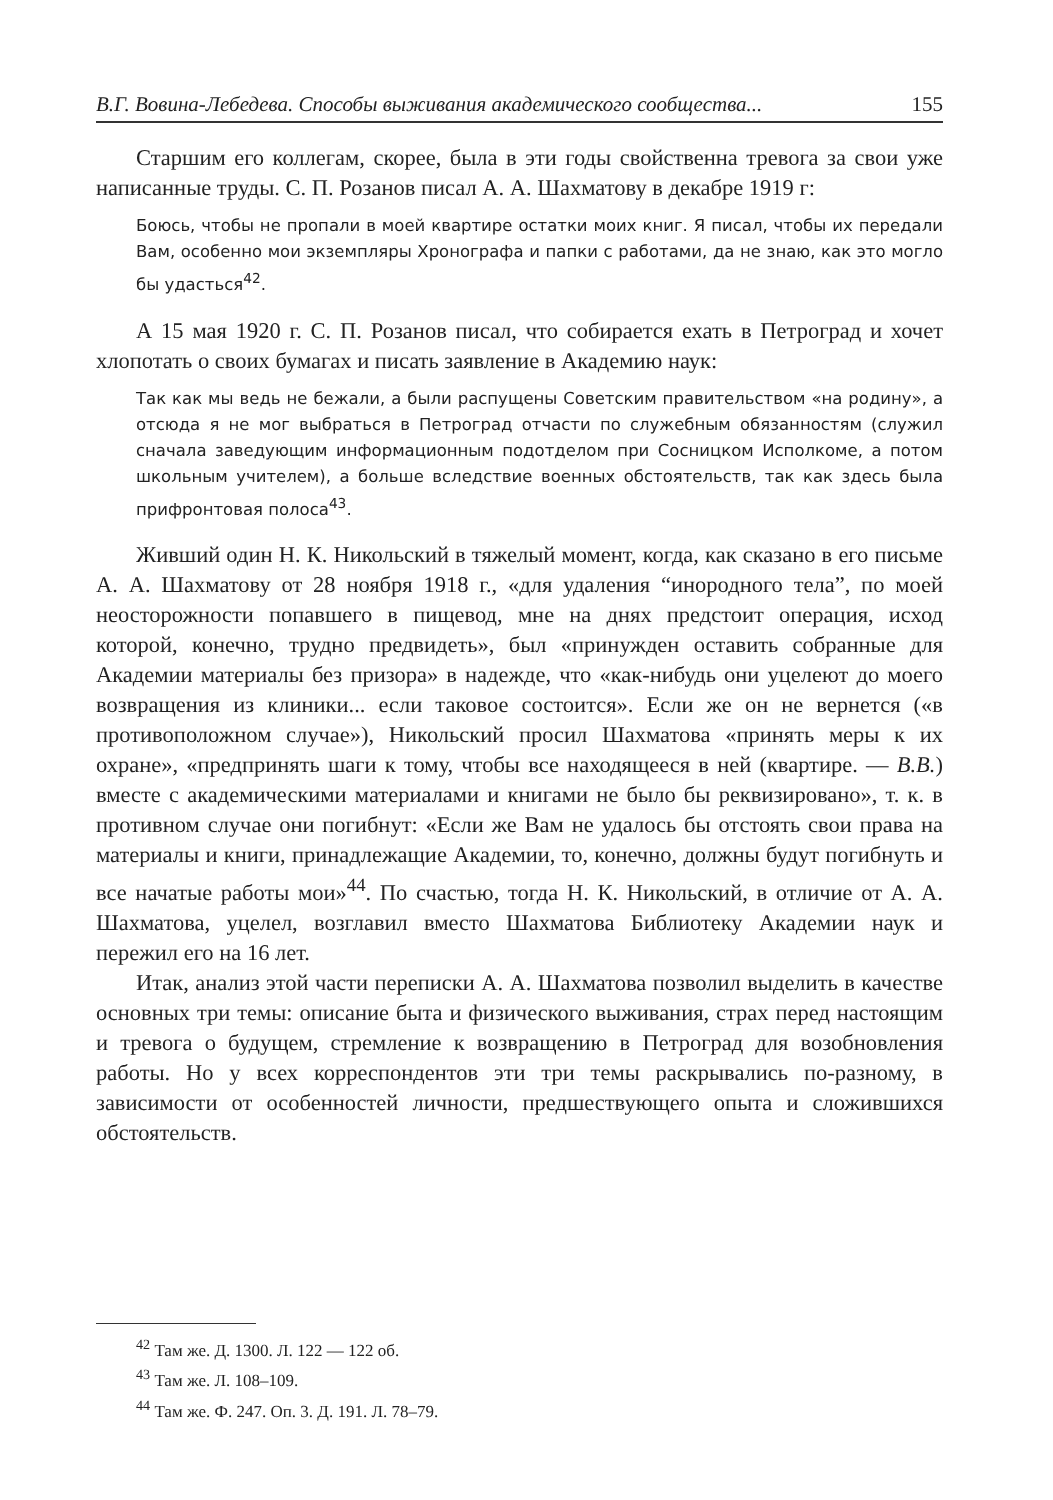В.Г. Вовина-Лебедева. Способы выживания академического сообщества... 155
Старшим его коллегам, скорее, была в эти годы свойственна тревога за свои уже написанные труды. С. П. Розанов писал А. А. Шахматову в декабре 1919 г:
Боюсь, чтобы не пропали в моей квартире остатки моих книг. Я писал, чтобы их передали Вам, особенно мои экземпляры Хронографа и папки с работами, да не знаю, как это могло бы удасться<sup>42</sup>.
А 15 мая 1920 г. С. П. Розанов писал, что собирается ехать в Петроград и хочет хлопотать о своих бумагах и писать заявление в Академию наук:
Так как мы ведь не бежали, а были распущены Советским правительством «на родину», а отсюда я не мог выбраться в Петроград отчасти по служебным обязанностям (служил сначала заведующим информационным подотделом при Сосницком Исполкоме, а потом школьным учителем), а больше вследствие военных обстоятельств, так как здесь была прифронтовая полоса<sup>43</sup>.
Живший один Н. К. Никольский в тяжелый момент, когда, как сказано в его письме А. А. Шахматову от 28 ноября 1918 г., «для удаления “инородного тела”, по моей неосторожности попавшего в пищевод, мне на днях предстоит операция, исход которой, конечно, трудно предвидеть», был «принужден оставить собранные для Академии материалы без призора» в надежде, что «как-нибудь они уцелеют до моего возвращения из клиники... если таковое состоится». Если же он не вернется («в противоположном случае»), Никольский просил Шахматова «принять меры к их охране», «предпринять шаги к тому, чтобы все находящееся в ней (квартире. — В.В.) вместе с академическими материалами и книгами не было бы реквизировано», т. к. в противном случае они погибнут: «Если же Вам не удалось бы отстоять свои права на материалы и книги, принадлежащие Академии, то, конечно, должны будут погибнуть и все начатые работы мои»<sup>44</sup>. По счастью, тогда Н. К. Никольский, в отличие от А. А. Шахматова, уцелел, возглавил вместо Шахматова Библиотеку Академии наук и пережил его на 16 лет.
Итак, анализ этой части переписки А. А. Шахматова позволил выделить в качестве основных три темы: описание быта и физического выживания, страх перед настоящим и тревога о будущем, стремление к возвращению в Петроград для возобновления работы. Но у всех корреспондентов эти три темы раскрывались по-разному, в зависимости от особенностей личности, предшествующего опыта и сложившихся обстоятельств.
<sup>42</sup> Там же. Д. 1300. Л. 122 — 122 об.
<sup>43</sup> Там же. Л. 108–109.
<sup>44</sup> Там же. Ф. 247. Оп. 3. Д. 191. Л. 78–79.